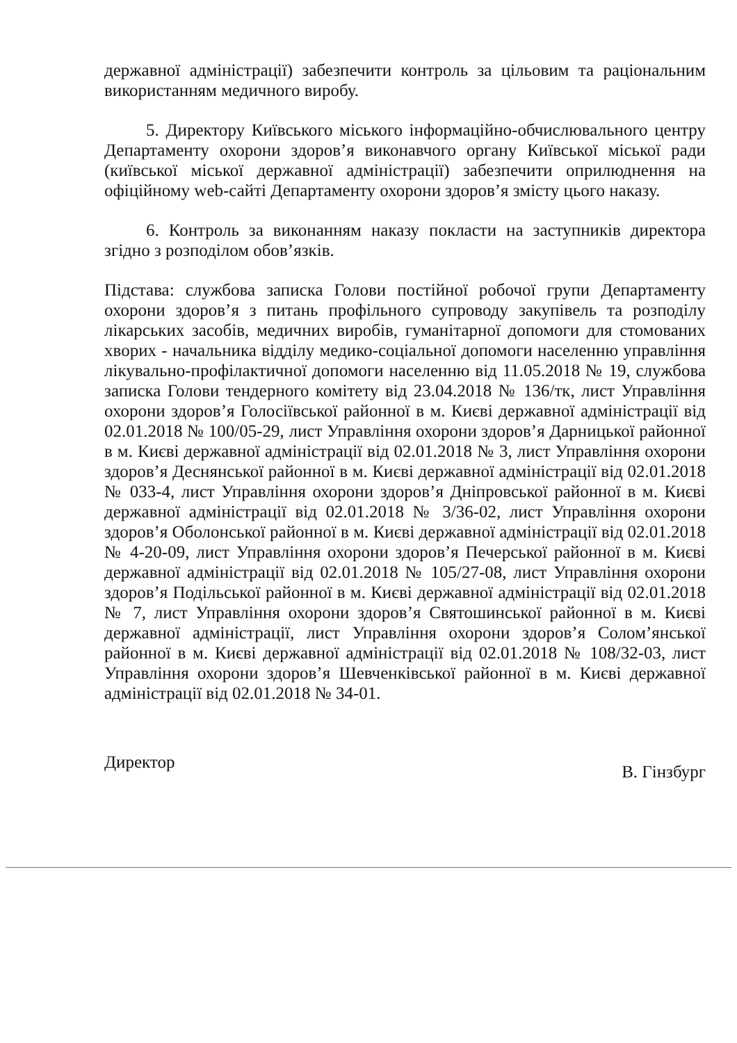державної адміністрації) забезпечити контроль за цільовим та раціональним використанням медичного виробу.
5. Директору Київського міського інформаційно-обчислювального центру Департаменту охорони здоров’я виконавчого органу Київської міської ради (київської міської державної адміністрації) забезпечити оприлюднення на офіційному web-сайті Департаменту охорони здоров’я змісту цього наказу.
6. Контроль за виконанням наказу покласти на заступників директора згідно з розподілом обов’язків.
Підстава: службова записка Голови постійної робочої групи Департаменту охорони здоров’я з питань профільного супроводу закупівель та розподілу лікарських засобів, медичних виробів, гуманітарної допомоги для стомованих хворих - начальника відділу медико-соціальної допомоги населенню управління лікувально-профілактичної допомоги населенню від 11.05.2018 № 19, службова записка Голови тендерного комітету від 23.04.2018 № 136/тк, лист Управління охорони здоров’я Голосіївської районної в м. Києві державної адміністрації від 02.01.2018 № 100/05-29, лист Управління охорони здоров’я Дарницької районної в м. Києві державної адміністрації від 02.01.2018 № 3, лист Управління охорони здоров’я Деснянської районної в м. Києві державної адміністрації від 02.01.2018 № 033-4, лист Управління охорони здоров’я Дніпровської районної в м. Києві державної адміністрації від 02.01.2018 № 3/36-02, лист Управління охорони здоров’я Оболонської районної в м. Києві державної адміністрації від 02.01.2018 № 4-20-09, лист Управління охорони здоров’я Печерської районної в м. Києві державної адміністрації від 02.01.2018 № 105/27-08, лист Управління охорони здоров’я Подільської районної в м. Києві державної адміністрації від 02.01.2018 № 7, лист Управління охорони здоров’я Святошинської районної в м. Києві державної адміністрації, лист Управління охорони здоров’я Солом’янської районної в м. Києві державної адміністрації від 02.01.2018 № 108/32-03, лист Управління охорони здоров’я Шевченківської районної в м. Києві державної адміністрації від 02.01.2018 № 34-01.
Директор В. Гінзбург